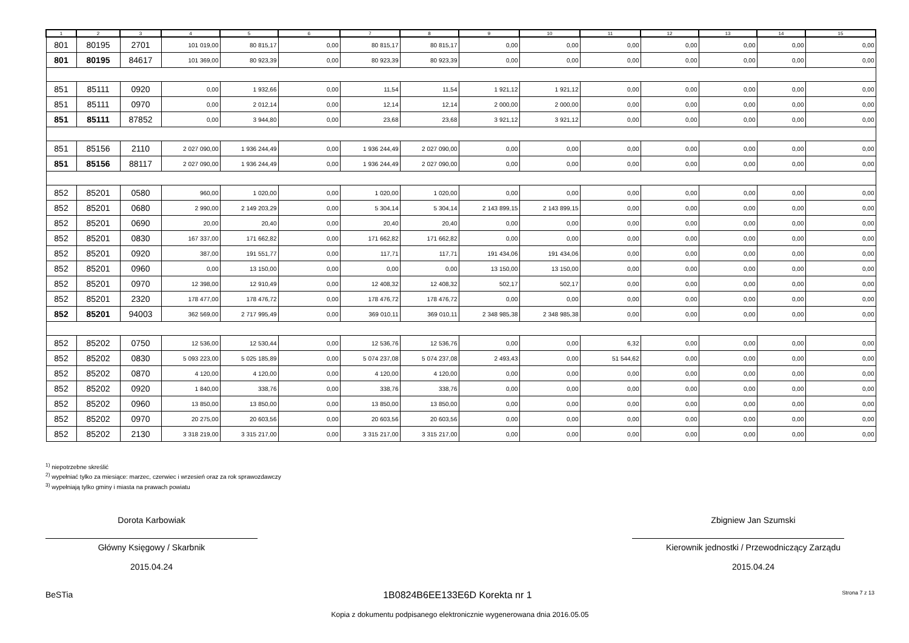| 1 | 2 | 3 | 4 | 5 | 6 | 7 | 8 | 9 | 10 | 11 | 12 | 13 | 14 | 15 |
| --- | --- | --- | --- | --- | --- | --- | --- | --- | --- | --- | --- | --- | --- | --- |
| 801 | 80195 | 2701 | 101 019,00 | 80 815,17 | 0,00 | 80 815,17 | 80 815,17 | 0,00 | 0,00 | 0,00 | 0,00 | 0,00 | 0,00 | 0,00 |
| 801 | 80195 | 84617 | 101 369,00 | 80 923,39 | 0,00 | 80 923,39 | 80 923,39 | 0,00 | 0,00 | 0,00 | 0,00 | 0,00 | 0,00 | 0,00 |
| 851 | 85111 | 0920 | 0,00 | 1 932,66 | 0,00 | 11,54 | 11,54 | 1 921,12 | 1 921,12 | 0,00 | 0,00 | 0,00 | 0,00 | 0,00 |
| 851 | 85111 | 0970 | 0,00 | 2 012,14 | 0,00 | 12,14 | 12,14 | 2 000,00 | 2 000,00 | 0,00 | 0,00 | 0,00 | 0,00 | 0,00 |
| 851 | 85111 | 87852 | 0,00 | 3 944,80 | 0,00 | 23,68 | 23,68 | 3 921,12 | 3 921,12 | 0,00 | 0,00 | 0,00 | 0,00 | 0,00 |
| 851 | 85156 | 2110 | 2 027 090,00 | 1 936 244,49 | 0,00 | 1 936 244,49 | 2 027 090,00 | 0,00 | 0,00 | 0,00 | 0,00 | 0,00 | 0,00 | 0,00 |
| 851 | 85156 | 88117 | 2 027 090,00 | 1 936 244,49 | 0,00 | 1 936 244,49 | 2 027 090,00 | 0,00 | 0,00 | 0,00 | 0,00 | 0,00 | 0,00 | 0,00 |
| 852 | 85201 | 0580 | 960,00 | 1 020,00 | 0,00 | 1 020,00 | 1 020,00 | 0,00 | 0,00 | 0,00 | 0,00 | 0,00 | 0,00 | 0,00 |
| 852 | 85201 | 0680 | 2 990,00 | 2 149 203,29 | 0,00 | 5 304,14 | 5 304,14 | 2 143 899,15 | 2 143 899,15 | 0,00 | 0,00 | 0,00 | 0,00 | 0,00 |
| 852 | 85201 | 0690 | 20,00 | 20,40 | 0,00 | 20,40 | 20,40 | 0,00 | 0,00 | 0,00 | 0,00 | 0,00 | 0,00 | 0,00 |
| 852 | 85201 | 0830 | 167 337,00 | 171 662,82 | 0,00 | 171 662,82 | 171 662,82 | 0,00 | 0,00 | 0,00 | 0,00 | 0,00 | 0,00 | 0,00 |
| 852 | 85201 | 0920 | 387,00 | 191 551,77 | 0,00 | 117,71 | 117,71 | 191 434,06 | 191 434,06 | 0,00 | 0,00 | 0,00 | 0,00 | 0,00 |
| 852 | 85201 | 0960 | 0,00 | 13 150,00 | 0,00 | 0,00 | 0,00 | 13 150,00 | 13 150,00 | 0,00 | 0,00 | 0,00 | 0,00 | 0,00 |
| 852 | 85201 | 0970 | 12 398,00 | 12 910,49 | 0,00 | 12 408,32 | 12 408,32 | 502,17 | 502,17 | 0,00 | 0,00 | 0,00 | 0,00 | 0,00 |
| 852 | 85201 | 2320 | 178 477,00 | 178 476,72 | 0,00 | 178 476,72 | 178 476,72 | 0,00 | 0,00 | 0,00 | 0,00 | 0,00 | 0,00 | 0,00 |
| 852 | 85201 | 94003 | 362 569,00 | 2 717 995,49 | 0,00 | 369 010,11 | 369 010,11 | 2 348 985,38 | 2 348 985,38 | 0,00 | 0,00 | 0,00 | 0,00 | 0,00 |
| 852 | 85202 | 0750 | 12 536,00 | 12 530,44 | 0,00 | 12 536,76 | 12 536,76 | 0,00 | 0,00 | 6,32 | 0,00 | 0,00 | 0,00 | 0,00 |
| 852 | 85202 | 0830 | 5 093 223,00 | 5 025 185,89 | 0,00 | 5 074 237,08 | 5 074 237,08 | 2 493,43 | 0,00 | 51 544,62 | 0,00 | 0,00 | 0,00 | 0,00 |
| 852 | 85202 | 0870 | 4 120,00 | 4 120,00 | 0,00 | 4 120,00 | 4 120,00 | 0,00 | 0,00 | 0,00 | 0,00 | 0,00 | 0,00 | 0,00 |
| 852 | 85202 | 0920 | 1 840,00 | 338,76 | 0,00 | 338,76 | 338,76 | 0,00 | 0,00 | 0,00 | 0,00 | 0,00 | 0,00 | 0,00 |
| 852 | 85202 | 0960 | 13 850,00 | 13 850,00 | 0,00 | 13 850,00 | 13 850,00 | 0,00 | 0,00 | 0,00 | 0,00 | 0,00 | 0,00 | 0,00 |
| 852 | 85202 | 0970 | 20 275,00 | 20 603,56 | 0,00 | 20 603,56 | 20 603,56 | 0,00 | 0,00 | 0,00 | 0,00 | 0,00 | 0,00 | 0,00 |
| 852 | 85202 | 2130 | 3 318 219,00 | 3 315 217,00 | 0,00 | 3 315 217,00 | 3 315 217,00 | 0,00 | 0,00 | 0,00 | 0,00 | 0,00 | 0,00 | 0,00 |
<sup>1)</sup> niepotrzebne skreślić
<sup>2)</sup> wypełniać tylko za miesiące: marzec, czerwiec i wrzesień oraz za rok sprawozdawczy
<sup>3)</sup> wypełniają tylko gminy i miasta na prawach powiatu
Dorota Karbowiak
Główny Księgowy / Skarbnik
2015.04.24
Zbigniew Jan Szumski
Kierownik jednostki / Przewodniczący Zarządu
2015.04.24
BeSTia 1B0824B6EE133E6D Korekta nr 1 Strona 7 z 13
Kopia z dokumentu podpisanego elektronicznie wygenerowana dnia 2016.05.05